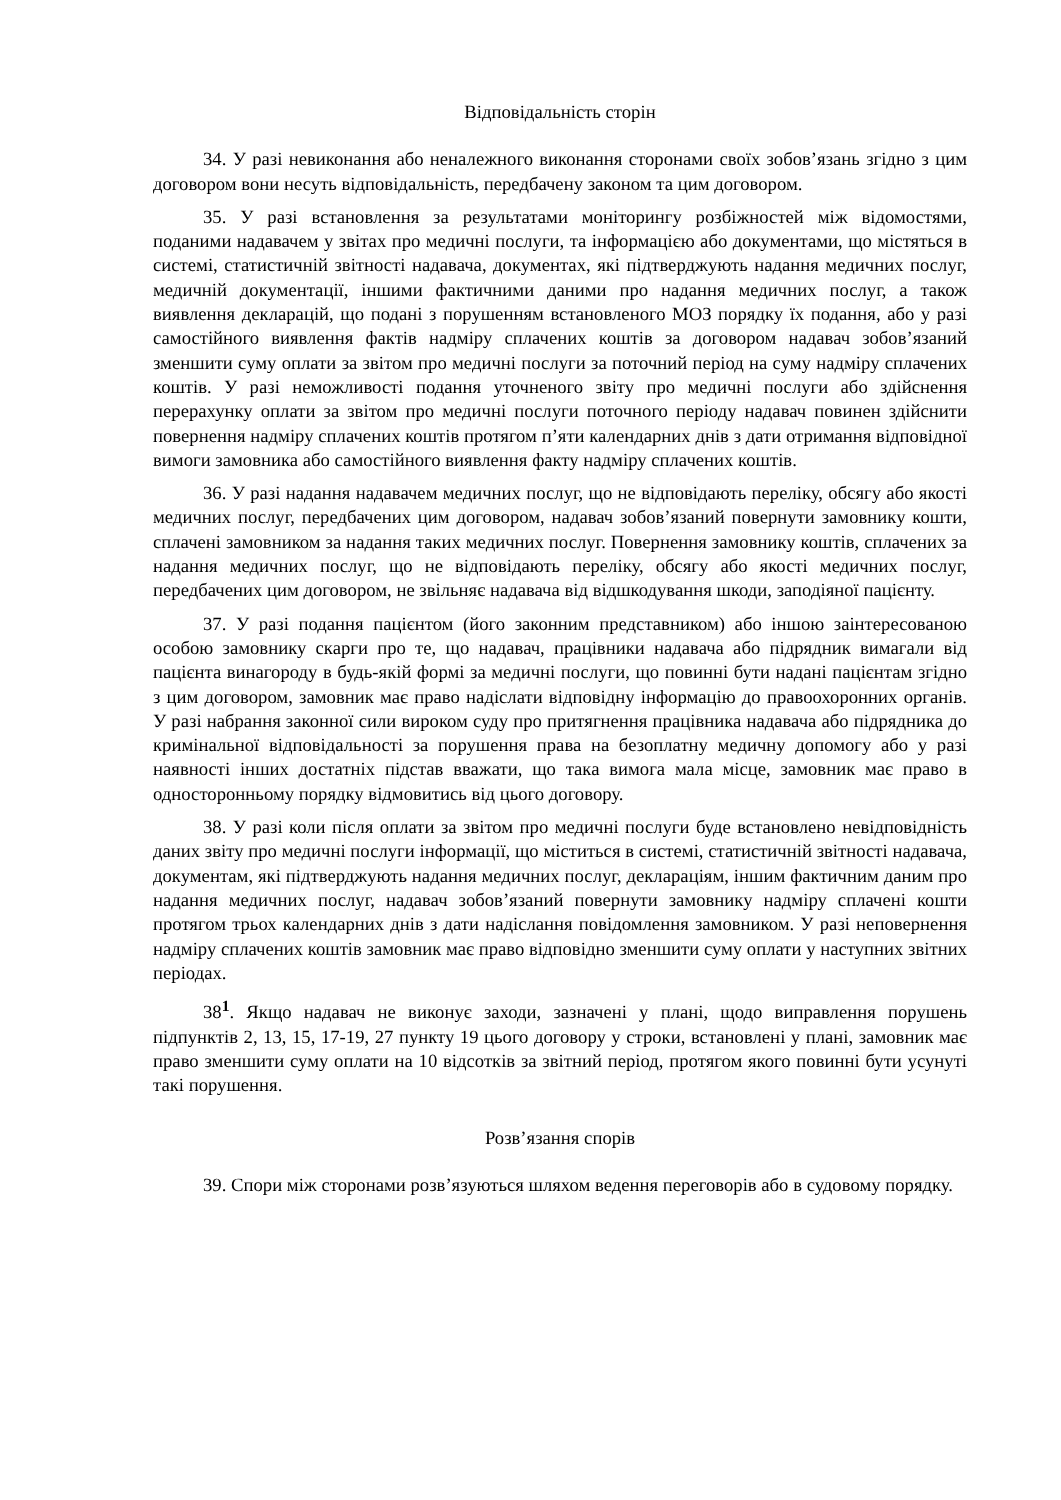Відповідальність сторін
34. У разі невиконання або неналежного виконання сторонами своїх зобов’язань згідно з цим договором вони несуть відповідальність, передбачену законом та цим договором.
35. У разі встановлення за результатами моніторингу розбіжностей між відомостями, поданими надавачем у звітах про медичні послуги, та інформацією або документами, що містяться в системі, статистичній звітності надавача, документах, які підтверджують надання медичних послуг, медичній документації, іншими фактичними даними про надання медичних послуг, а також виявлення декларацій, що подані з порушенням встановленого МОЗ порядку їх подання, або у разі самостійного виявлення фактів надміру сплачених коштів за договором надавач зобов’язаний зменшити суму оплати за звітом про медичні послуги за поточний період на суму надміру сплачених коштів. У разі неможливості подання уточненого звіту про медичні послуги або здійснення перерахунку оплати за звітом про медичні послуги поточного періоду надавач повинен здійснити повернення надміру сплачених коштів протягом п’яти календарних днів з дати отримання відповідної вимоги замовника або самостійного виявлення факту надміру сплачених коштів.
36. У разі надання надавачем медичних послуг, що не відповідають переліку, обсягу або якості медичних послуг, передбачених цим договором, надавач зобов’язаний повернути замовнику кошти, сплачені замовником за надання таких медичних послуг. Повернення замовнику коштів, сплачених за надання медичних послуг, що не відповідають переліку, обсягу або якості медичних послуг, передбачених цим договором, не звільняє надавача від відшкодування шкоди, заподіяної пацієнту.
37. У разі подання пацієнтом (його законним представником) або іншою заінтересованою особою замовнику скарги про те, що надавач, працівники надавача або підрядник вимагали від пацієнта винагороду в будь-якій формі за медичні послуги, що повинні бути надані пацієнтам згідно з цим договором, замовник має право надіслати відповідну інформацію до правоохоронних органів. У разі набрання законної сили вироком суду про притягнення працівника надавача або підрядника до кримінальної відповідальності за порушення права на безоплатну медичну допомогу або у разі наявності інших достатніх підстав вважати, що така вимога мала місце, замовник має право в односторонньому порядку відмовитись від цього договору.
38. У разі коли після оплати за звітом про медичні послуги буде встановлено невідповідність даних звіту про медичні послуги інформації, що міститься в системі, статистичній звітності надавача, документам, які підтверджують надання медичних послуг, деклараціям, іншим фактичним даним про надання медичних послуг, надавач зобов’язаний повернути замовнику надміру сплачені кошти протягом трьох календарних днів з дати надіслання повідомлення замовником. У разі неповернення надміру сплачених коштів замовник має право відповідно зменшити суму оплати у наступних звітних періодах.
38<sup>1</sup>. Якщо надавач не виконує заходи, зазначені у плані, щодо виправлення порушень підпунктів 2, 13, 15, 17-19, 27 пункту 19 цього договору у строки, встановлені у плані, замовник має право зменшити суму оплати на 10 відсотків за звітний період, протягом якого повинні бути усунуті такі порушення.
Розв’язання спорів
39. Спори між сторонами розв’язуються шляхом ведення переговорів або в судовому порядку.